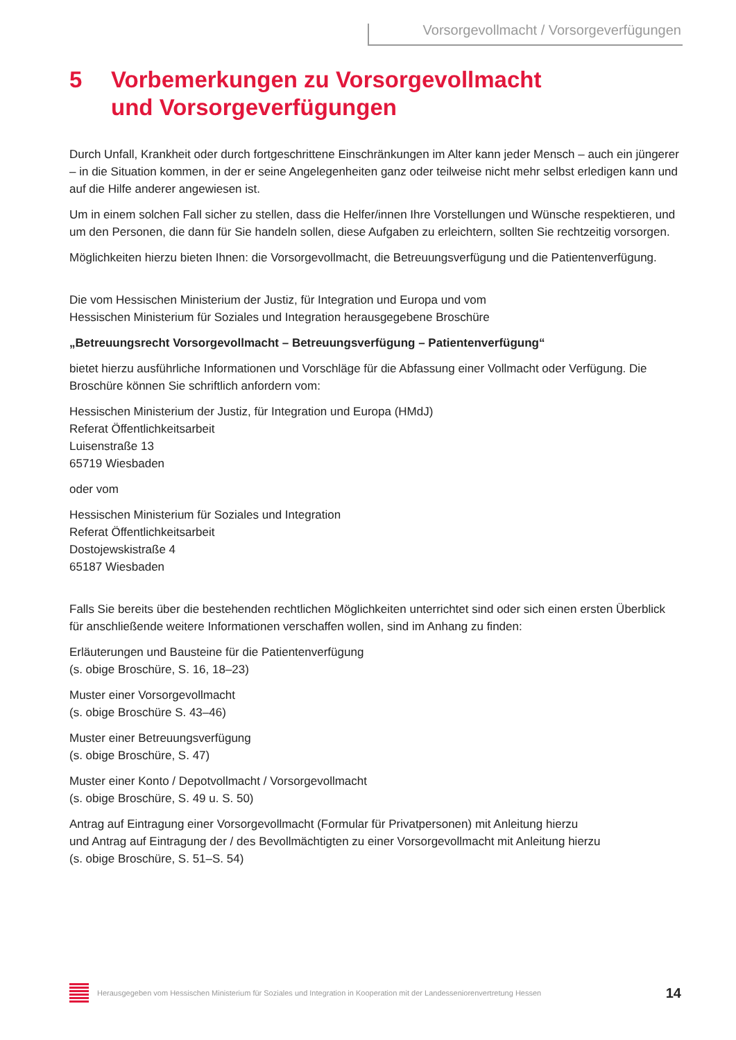Vorsorgevollmacht / Vorsorgeverfügungen
5 Vorbemerkungen zu Vorsorgevollmacht
und Vorsorgeverfügungen
Durch Unfall, Krankheit oder durch fortgeschrittene Einschränkungen im Alter kann jeder Mensch – auch ein jüngerer – in die Situation kommen, in der er seine Angelegenheiten ganz oder teilweise nicht mehr selbst erledigen kann und auf die Hilfe anderer angewiesen ist.
Um in einem solchen Fall sicher zu stellen, dass die Helfer/innen Ihre Vorstellungen und Wünsche respektieren, und um den Personen, die dann für Sie handeln sollen, diese Aufgaben zu erleichtern, sollten Sie rechtzeitig vorsorgen.
Möglichkeiten hierzu bieten Ihnen: die Vorsorgevollmacht, die Betreuungsverfügung und die Patientenverfügung.
Die vom Hessischen Ministerium der Justiz, für Integration und Europa und vom
Hessischen Ministerium für Soziales und Integration herausgegebene Broschüre
„Betreuungsrecht Vorsorgevollmacht – Betreuungsverfügung – Patientenverfügung“
bietet hierzu ausführliche Informationen und Vorschläge für die Abfassung einer Vollmacht oder Verfügung. Die Broschüre können Sie schriftlich anfordern vom:
Hessischen Ministerium der Justiz, für Integration und Europa (HMdJ)
Referat Öffentlichkeitsarbeit
Luisenstraße 13
65719 Wiesbaden
oder vom
Hessischen Ministerium für Soziales und Integration
Referat Öffentlichkeitsarbeit
Dostojewskistraße 4
65187 Wiesbaden
Falls Sie bereits über die bestehenden rechtlichen Möglichkeiten unterrichtet sind oder sich einen ersten Überblick für anschließende weitere Informationen verschaffen wollen, sind im Anhang zu finden:
Erläuterungen und Bausteine für die Patientenverfügung
(s. obige Broschüre, S. 16, 18–23)
Muster einer Vorsorgevollmacht
(s. obige Broschüre S. 43–46)
Muster einer Betreuungsverfügung
(s. obige Broschüre, S. 47)
Muster einer Konto / Depotvollmacht / Vorsorgevollmacht
(s. obige Broschüre, S. 49 u. S. 50)
Antrag auf Eintragung einer Vorsorgevollmacht (Formular für Privatpersonen) mit Anleitung hierzu
und Antrag auf Eintragung der / des Bevollmächtigten zu einer Vorsorgevollmacht mit Anleitung hierzu
(s. obige Broschüre, S. 51–S. 54)
Herausgegeben vom Hessischen Ministerium für Soziales und Integration in Kooperation mit der Landesseniorenvertretung Hessen
14